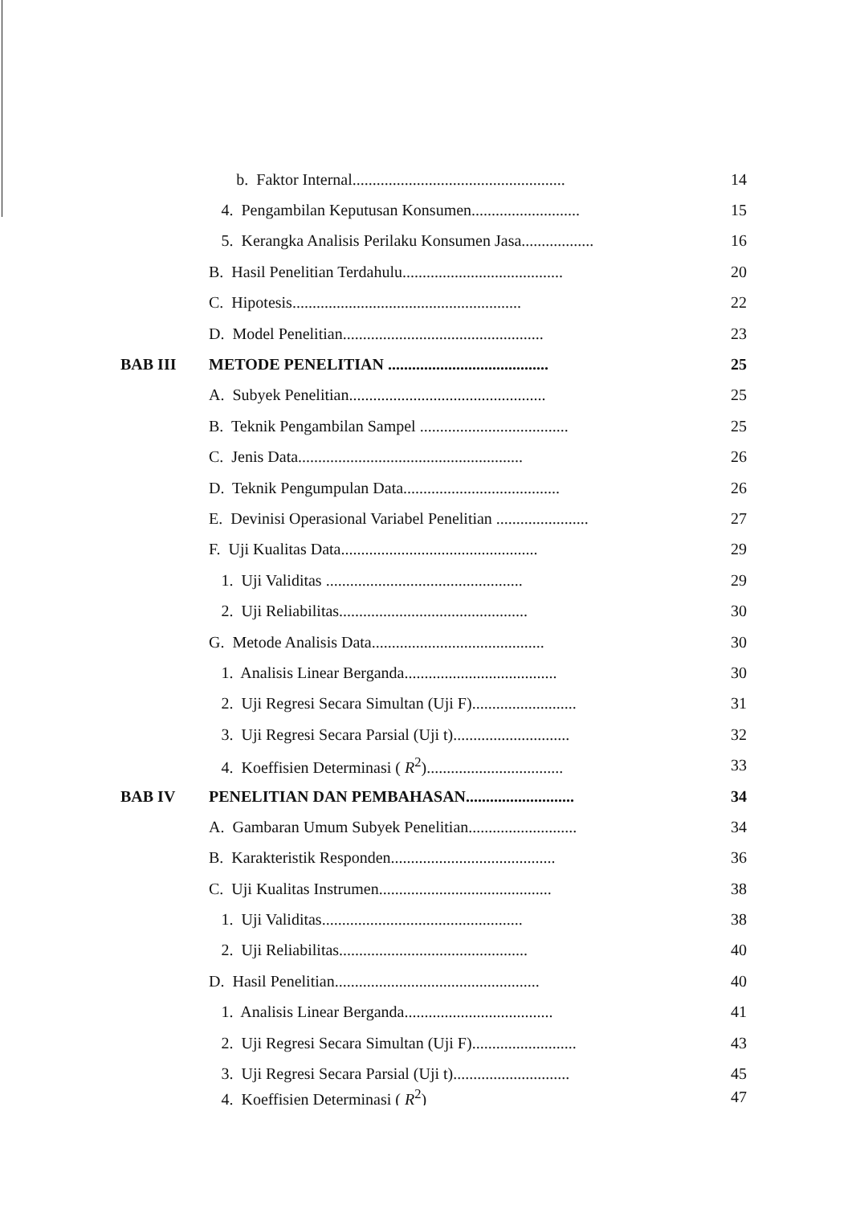b. Faktor Internal..................................................... 14
4. Pengambilan Keputusan Konsumen........................... 15
5. Kerangka Analisis Perilaku Konsumen Jasa.................. 16
B. Hasil Penelitian Terdahulu........................................ 20
C. Hipotesis......................................................... 22
D. Model Penelitian.................................................. 23
BAB III METODE PENELITIAN ........................................ 25
A. Subyek Penelitian................................................. 25
B. Teknik Pengambilan Sampel ..................................... 25
C. Jenis Data........................................................ 26
D. Teknik Pengumpulan Data....................................... 26
E. Devinisi Operasional Variabel Penelitian ....................... 27
F. Uji Kualitas Data................................................. 29
1. Uji Validitas ................................................. 29
2. Uji Reliabilitas............................................... 30
G. Metode Analisis Data........................................... 30
1. Analisis Linear Berganda...................................... 30
2. Uji Regresi Secara Simultan (Uji F).......................... 31
3. Uji Regresi Secara Parsial (Uji t)............................. 32
4. Koeffisien Determinasi ( R<sup>2</sup>).................................. 33
BAB IV PENELITIAN DAN PEMBAHASAN........................... 34
A. Gambaran Umum Subyek Penelitian........................... 34
B. Karakteristik Responden......................................... 36
C. Uji Kualitas Instrumen........................................... 38
1. Uji Validitas.................................................. 38
2. Uji Reliabilitas............................................... 40
D. Hasil Penelitian................................................... 40
1. Analisis Linear Berganda..................................... 41
2. Uji Regresi Secara Simultan (Uji F).......................... 43
3. Uji Regresi Secara Parsial (Uji t)............................. 45
4. Koeffisien Determinasi ( R<sup>2</sup>) 47